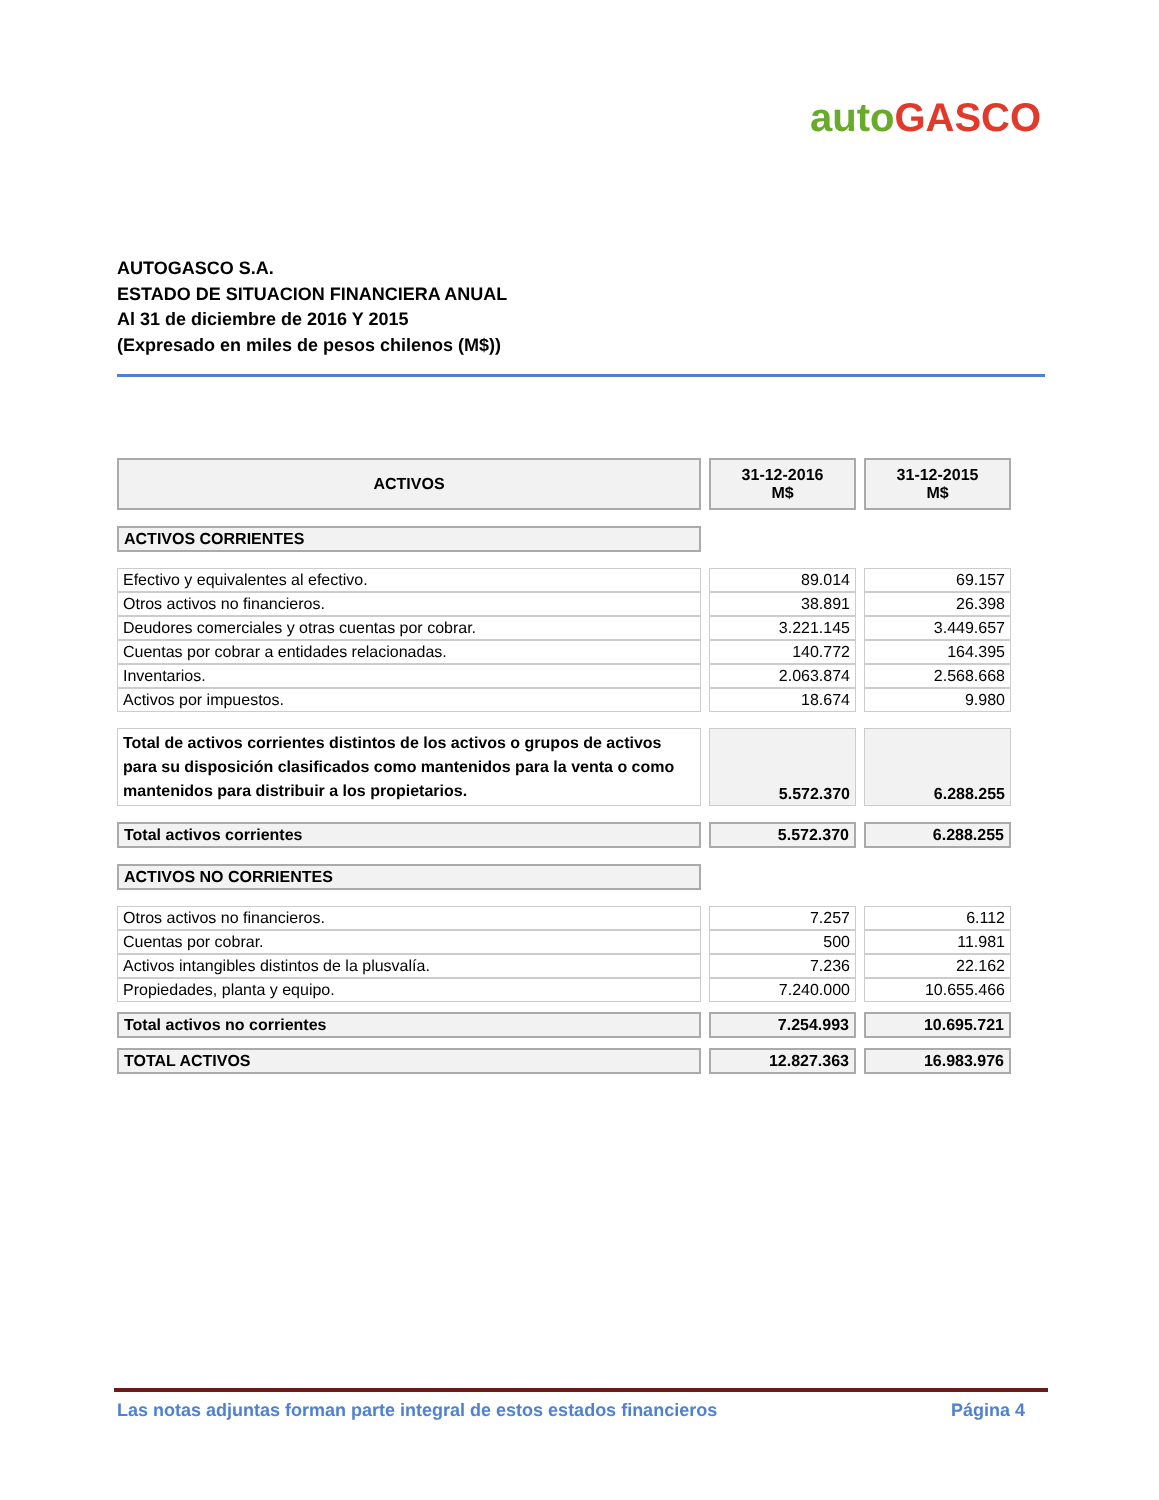auto GASCO
AUTOGASCO S.A.
ESTADO DE SITUACION FINANCIERA ANUAL
Al 31 de diciembre de 2016 Y 2015
(Expresado en miles de pesos chilenos (M$))
| ACTIVOS | 31-12-2016 M$ | 31-12-2015 M$ |
| --- | --- | --- |
| ACTIVOS CORRIENTES | | |
| Efectivo y equivalentes al efectivo. | 89.014 | 69.157 |
| Otros activos no financieros. | 38.891 | 26.398 |
| Deudores comerciales y otras cuentas por cobrar. | 3.221.145 | 3.449.657 |
| Cuentas por cobrar a entidades relacionadas. | 140.772 | 164.395 |
| Inventarios. | 2.063.874 | 2.568.668 |
| Activos por impuestos. | 18.674 | 9.980 |
| Total de activos corrientes distintos de los activos o grupos de activos para su disposición clasificados como mantenidos para la venta o como mantenidos para distribuir a los propietarios. | 5.572.370 | 6.288.255 |
| Total activos corrientes | 5.572.370 | 6.288.255 |
| ACTIVOS NO CORRIENTES | | |
| Otros activos no financieros. | 7.257 | 6.112 |
| Cuentas por cobrar. | 500 | 11.981 |
| Activos intangibles distintos de la plusvalía. | 7.236 | 22.162 |
| Propiedades, planta y equipo. | 7.240.000 | 10.655.466 |
| Total activos no corrientes | 7.254.993 | 10.695.721 |
| TOTAL ACTIVOS | 12.827.363 | 16.983.976 |
Las notas adjuntas forman parte integral de estos estados financieros Página 4